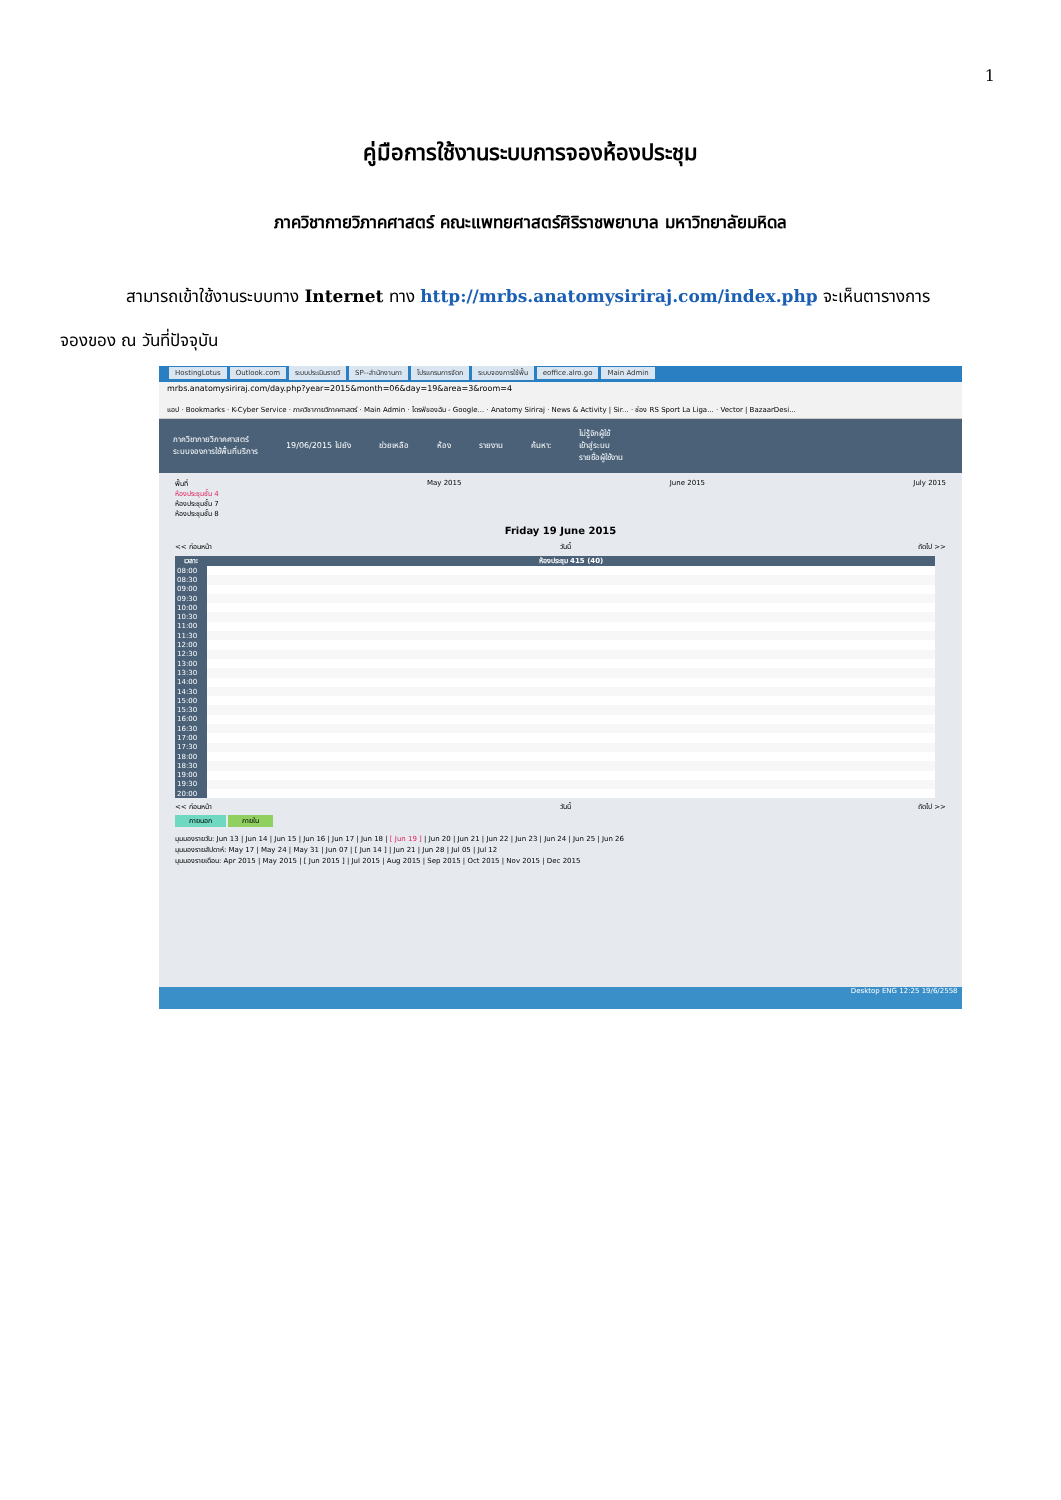1
คู่มือการใช้งานระบบการจองห้องประชุม
ภาควิชากายวิภาคศาสตร์ คณะแพทยศาสตร์ศิริราชพยาบาล มหาวิทยาลัยมหิดล
สามารถเข้าใช้งานระบบทาง Internet ทาง http://mrbs.anatomysiriraj.com/index.php จะเห็นตารางการ
จองของ ณ วันที่ปัจจุบัน
HostingLotus Outlook.com ระบบประเมินรายวิ SP--สำนักงานกา โปรแกรมการจัดก ระบบจองการใช้พื้น eoffice.alro.go Main Admin
mrbs.anatomysiriraj.com/day.php?year=2015&month=06&day=19&area=3&room=4
แอป · Bookmarks · K-Cyber Service · ภาควิชากายวิภาคศาสตร์ · Main Admin · ไดรฟ์ของฉัน - Google... · Anatomy Siriraj · News & Activity | Sir... · ช่อง RS Sport La Liga... · Vector | BazaarDesi...
ภาควิชากายวิภาคศาสตร์
ระบบจองการใช้พื้นที่บริการ
19/06/2015 ไปยัง ช่วยเหลือ ห้อง รายงาน ค้นหา:
ไม่รู้จักผู้ใช้
เข้าสู่ระบบ
รายชื่อผู้ใช้งาน
พื้นที่
ห้องประชุมชั้น 4
ห้องประชุมชั้น 7
ห้องประชุมชั้น 8
May 2015 June 2015 July 2015
Friday 19 June 2015
<< ก่อนหน้า วันนี้ ถัดไป >>
| เวลา: | ห้องประชุม 415 (40) |
| --- | --- |
| 08:00 | |
| 08:30 | |
| 09:00 | |
| 09:30 | |
| 10:00 | |
| 10:30 | |
| 11:00 | |
| 11:30 | |
| 12:00 | |
| 12:30 | |
| 13:00 | |
| 13:30 | |
| 14:00 | |
| 14:30 | |
| 15:00 | |
| 15:30 | |
| 16:00 | |
| 16:30 | |
| 17:00 | |
| 17:30 | |
| 18:00 | |
| 18:30 | |
| 19:00 | |
| 19:30 | |
| 20:00 | |
<< ก่อนหน้า วันนี้ ถัดไป >>
ภายนอก ภายใน
มุมมองรายวัน: Jun 13 | Jun 14 | Jun 15 | Jun 16 | Jun 17 | Jun 18 | [ Jun 19 ] | Jun 20 | Jun 21 | Jun 22 | Jun 23 | Jun 24 | Jun 25 | Jun 26
มุมมองรายสัปดาห์: May 17 | May 24 | May 31 | Jun 07 | [ Jun 14 ] | Jun 21 | Jun 28 | Jul 05 | Jul 12
มุมมองรายเดือน: Apr 2015 | May 2015 | [ Jun 2015 ] | Jul 2015 | Aug 2015 | Sep 2015 | Oct 2015 | Nov 2015 | Dec 2015
Desktop ENG 12:25 19/6/2558